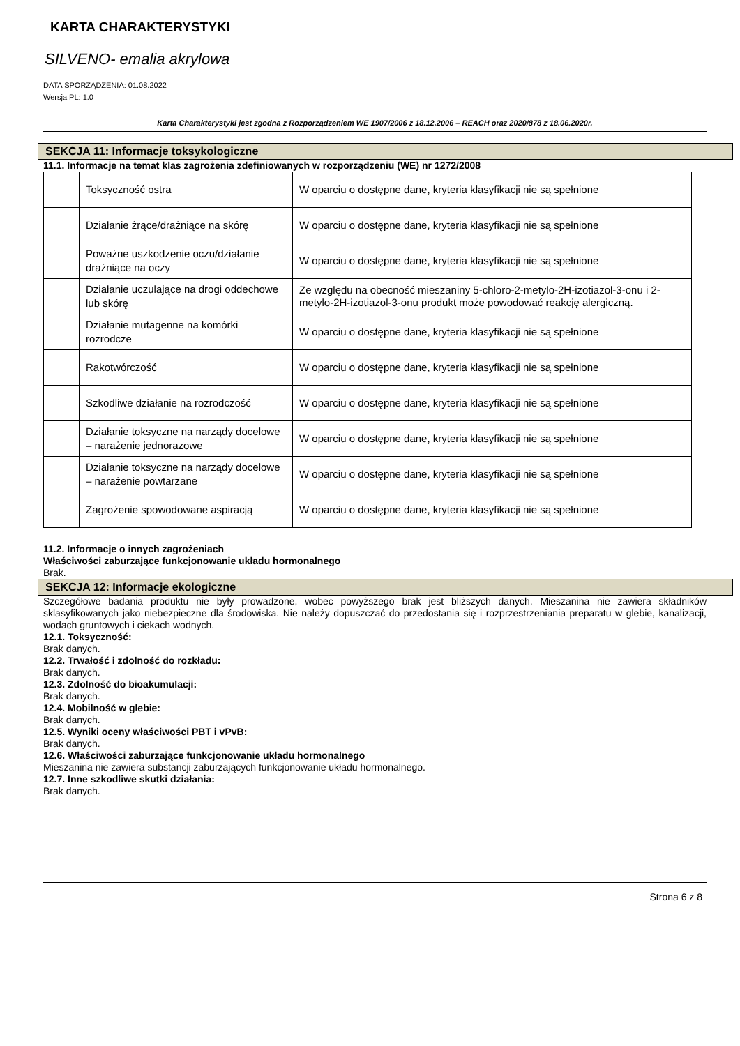KARTA CHARAKTERYSTYKI
SILVENO- emalia akrylowa
DATA SPORZĄDZENIA: 01.08.2022
Wersja PL: 1.0
Karta Charakterystyki jest zgodna z Rozporządzeniem WE 1907/2006 z 18.12.2006 – REACH oraz 2020/878 z 18.06.2020r.
SEKCJA 11: Informacje toksykologiczne
11.1. Informacje na temat klas zagrożenia zdefiniowanych w rozporządzeniu (WE) nr 1272/2008
| | Toksyczność ostra | W oparciu o dostępne dane, kryteria klasyfikacji nie są spełnione |
| | Działanie żrące/drażniące na skórę | W oparciu o dostępne dane, kryteria klasyfikacji nie są spełnione |
| | Poważne uszkodzenie oczu/działanie drażniące na oczy | W oparciu o dostępne dane, kryteria klasyfikacji nie są spełnione |
| | Działanie uczulające na drogi oddechowe lub skórę | Ze względu na obecność mieszaniny 5-chloro-2-metylo-2H-izotiazol-3-onu i 2-metylo-2H-izotiazol-3-onu produkt może powodować reakcję alergiczną. |
| | Działanie mutagenne na komórki rozrodcze | W oparciu o dostępne dane, kryteria klasyfikacji nie są spełnione |
| | Rakotwórczość | W oparciu o dostępne dane, kryteria klasyfikacji nie są spełnione |
| | Szkodliwe działanie na rozrodczość | W oparciu o dostępne dane, kryteria klasyfikacji nie są spełnione |
| | Działanie toksyczne na narządy docelowe – narażenie jednorazowe | W oparciu o dostępne dane, kryteria klasyfikacji nie są spełnione |
| | Działanie toksyczne na narządy docelowe – narażenie powtarzane | W oparciu o dostępne dane, kryteria klasyfikacji nie są spełnione |
| | Zagrożenie spowodowane aspiracją | W oparciu o dostępne dane, kryteria klasyfikacji nie są spełnione |
11.2. Informacje o innych zagrożeniach
Właściwości zaburzające funkcjonowanie układu hormonalnego
Brak.
SEKCJA 12: Informacje ekologiczne
Szczegółowe badania produktu nie były prowadzone, wobec powyższego brak jest bliższych danych. Mieszanina nie zawiera składników sklasyfikowanych jako niebezpieczne dla środowiska. Nie należy dopuszczać do przedostania się i rozprzestrzeniania preparatu w glebie, kanalizacji, wodach gruntowych i ciekach wodnych.
12.1. Toksyczność:
Brak danych.
12.2. Trwałość i zdolność do rozkładu:
Brak danych.
12.3. Zdolność do bioakumulacji:
Brak danych.
12.4. Mobilność w glebie:
Brak danych.
12.5. Wyniki oceny właściwości PBT i vPvB:
Brak danych.
12.6. Właściwości zaburzające funkcjonowanie układu hormonalnego
Mieszanina nie zawiera substancji zaburzających funkcjonowanie układu hormonalnego.
12.7. Inne szkodliwe skutki działania:
Brak danych.
Strona 6 z 8